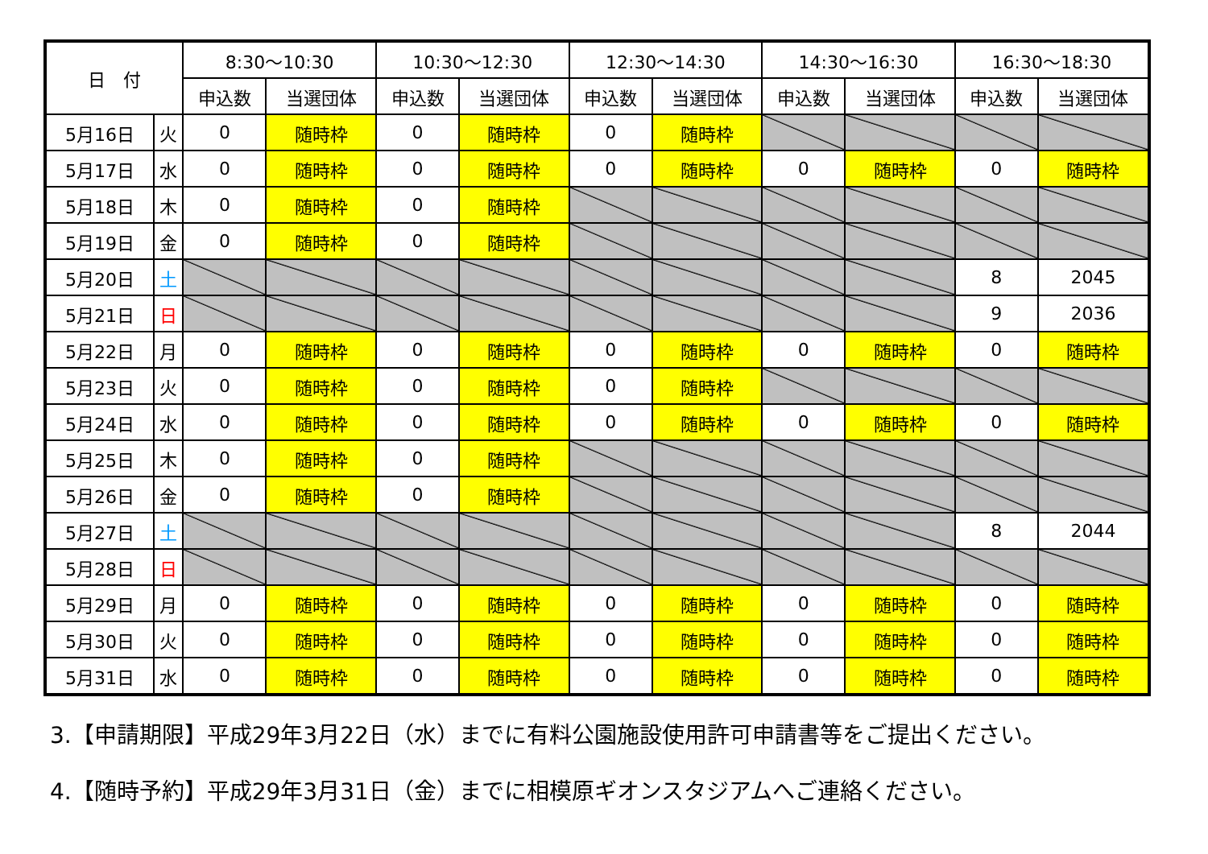| 日 付 | | 8:30～10:30 | | 10:30～12:30 | | 12:30～14:30 | | 14:30～16:30 | | 16:30～18:30 | |
| --- | --- | --- | --- | --- | --- | --- | --- | --- | --- | --- | --- |
| | | 申込数 | 当選団体 | 申込数 | 当選団体 | 申込数 | 当選団体 | 申込数 | 当選団体 | 申込数 | 当選団体 |
| 5月16日 | 火 | 0 | 随時枠 | 0 | 随時枠 | 0 | 随時枠 | | | | |
| 5月17日 | 水 | 0 | 随時枠 | 0 | 随時枠 | 0 | 随時枠 | 0 | 随時枠 | 0 | 随時枠 |
| 5月18日 | 木 | 0 | 随時枠 | 0 | 随時枠 | | | | | | |
| 5月19日 | 金 | 0 | 随時枠 | 0 | 随時枠 | | | | | | |
| 5月20日 | 土 | | | | | | | | | 8 | 2045 |
| 5月21日 | 日 | | | | | | | | | 9 | 2036 |
| 5月22日 | 月 | 0 | 随時枠 | 0 | 随時枠 | 0 | 随時枠 | 0 | 随時枠 | 0 | 随時枠 |
| 5月23日 | 火 | 0 | 随時枠 | 0 | 随時枠 | 0 | 随時枠 | | | | |
| 5月24日 | 水 | 0 | 随時枠 | 0 | 随時枠 | 0 | 随時枠 | 0 | 随時枠 | 0 | 随時枠 |
| 5月25日 | 木 | 0 | 随時枠 | 0 | 随時枠 | | | | | | |
| 5月26日 | 金 | 0 | 随時枠 | 0 | 随時枠 | | | | | | |
| 5月27日 | 土 | | | | | | | | | 8 | 2044 |
| 5月28日 | 日 | | | | | | | | | | |
| 5月29日 | 月 | 0 | 随時枠 | 0 | 随時枠 | 0 | 随時枠 | 0 | 随時枠 | 0 | 随時枠 |
| 5月30日 | 火 | 0 | 随時枠 | 0 | 随時枠 | 0 | 随時枠 | 0 | 随時枠 | 0 | 随時枠 |
| 5月31日 | 水 | 0 | 随時枠 | 0 | 随時枠 | 0 | 随時枠 | 0 | 随時枠 | 0 | 随時枠 |
3.【申請期限】平成29年3月22日（水）までに有料公園施設使用許可申請書等をご提出ください。
4.【随時予約】平成29年3月31日（金）までに相模原ギオンスタジアムへご連絡ください。